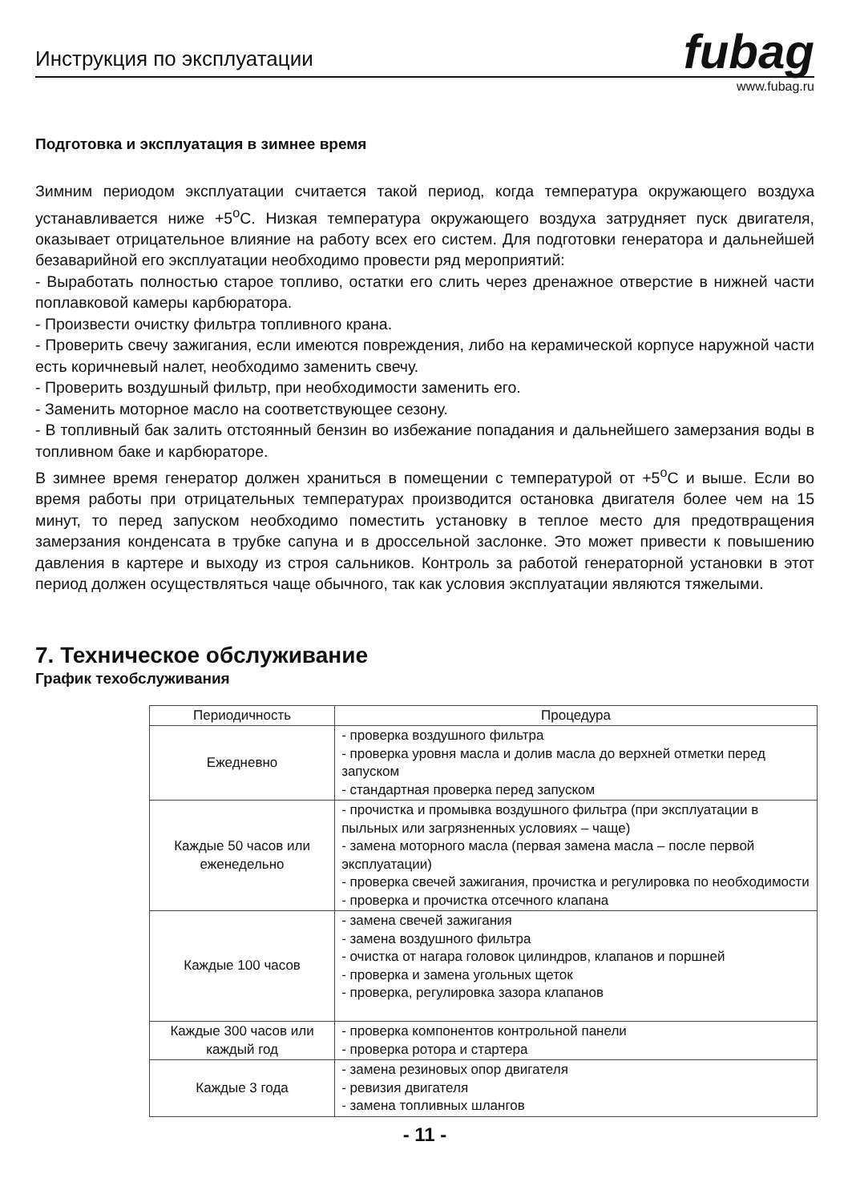Инструкция по эксплуатации
fubag
www.fubag.ru
Подготовка и эксплуатация в зимнее время
Зимним периодом эксплуатации считается такой период, когда температура окружающего воздуха устанавливается ниже +5<sup>o</sup>C. Низкая температура окружающего воздуха затрудняет пуск двигателя, оказывает отрицательное влияние на работу всех его систем. Для подготовки генератора и дальнейшей безаварийной его эксплуатации необходимо провести ряд мероприятий:
- Выработать полностью старое топливо, остатки его слить через дренажное отверстие в нижней части поплавковой камеры карбюратора.
- Произвести очистку фильтра топливного крана.
- Проверить свечу зажигания, если имеются повреждения, либо на керамической корпусе наружной части есть коричневый налет, необходимо заменить свечу.
- Проверить воздушный фильтр, при необходимости заменить его.
- Заменить моторное масло на соответствующее сезону.
- В топливный бак залить отстоянный бензин во избежание попадания и дальнейшего замерзания воды в топливном баке и карбюраторе.
В зимнее время генератор должен храниться в помещении с температурой от +5<sup>o</sup>C и выше. Если во время работы при отрицательных температурах производится остановка двигателя более чем на 15 минут, то перед запуском необходимо поместить установку в теплое место для предотвращения замерзания конденсата в трубке сапуна и в дроссельной заслонке. Это может привести к повышению давления в картере и выходу из строя сальников. Контроль за работой генераторной установки в этот период должен осуществляться чаще обычного, так как условия эксплуатации являются тяжелыми.
7. Техническое обслуживание
График техобслуживания
| Периодичность | Процедура |
| --- | --- |
| Ежедневно | - проверка воздушного фильтра - проверка уровня масла и долив масла до верхней отметки перед запуском - стандартная проверка перед запуском |
| Каждые 50 часов или еженедельно | - прочистка и промывка воздушного фильтра (при эксплуатации в пыльных или загрязненных условиях – чаще) - замена моторного масла (первая замена масла – после первой эксплуатации) - проверка свечей зажигания, прочистка и регулировка по необходимости - проверка и прочистка отсечного клапана |
| Каждые 100 часов | - замена свечей зажигания - замена воздушного фильтра - очистка от нагара головок цилиндров, клапанов и поршней - проверка и замена угольных щеток - проверка, регулировка зазора клапанов |
| Каждые 300 часов или каждый год | - проверка компонентов контрольной панели - проверка ротора и стартера |
| Каждые 3 года | - замена резиновых опор двигателя - ревизия двигателя - замена топливных шлангов |
- 11 -